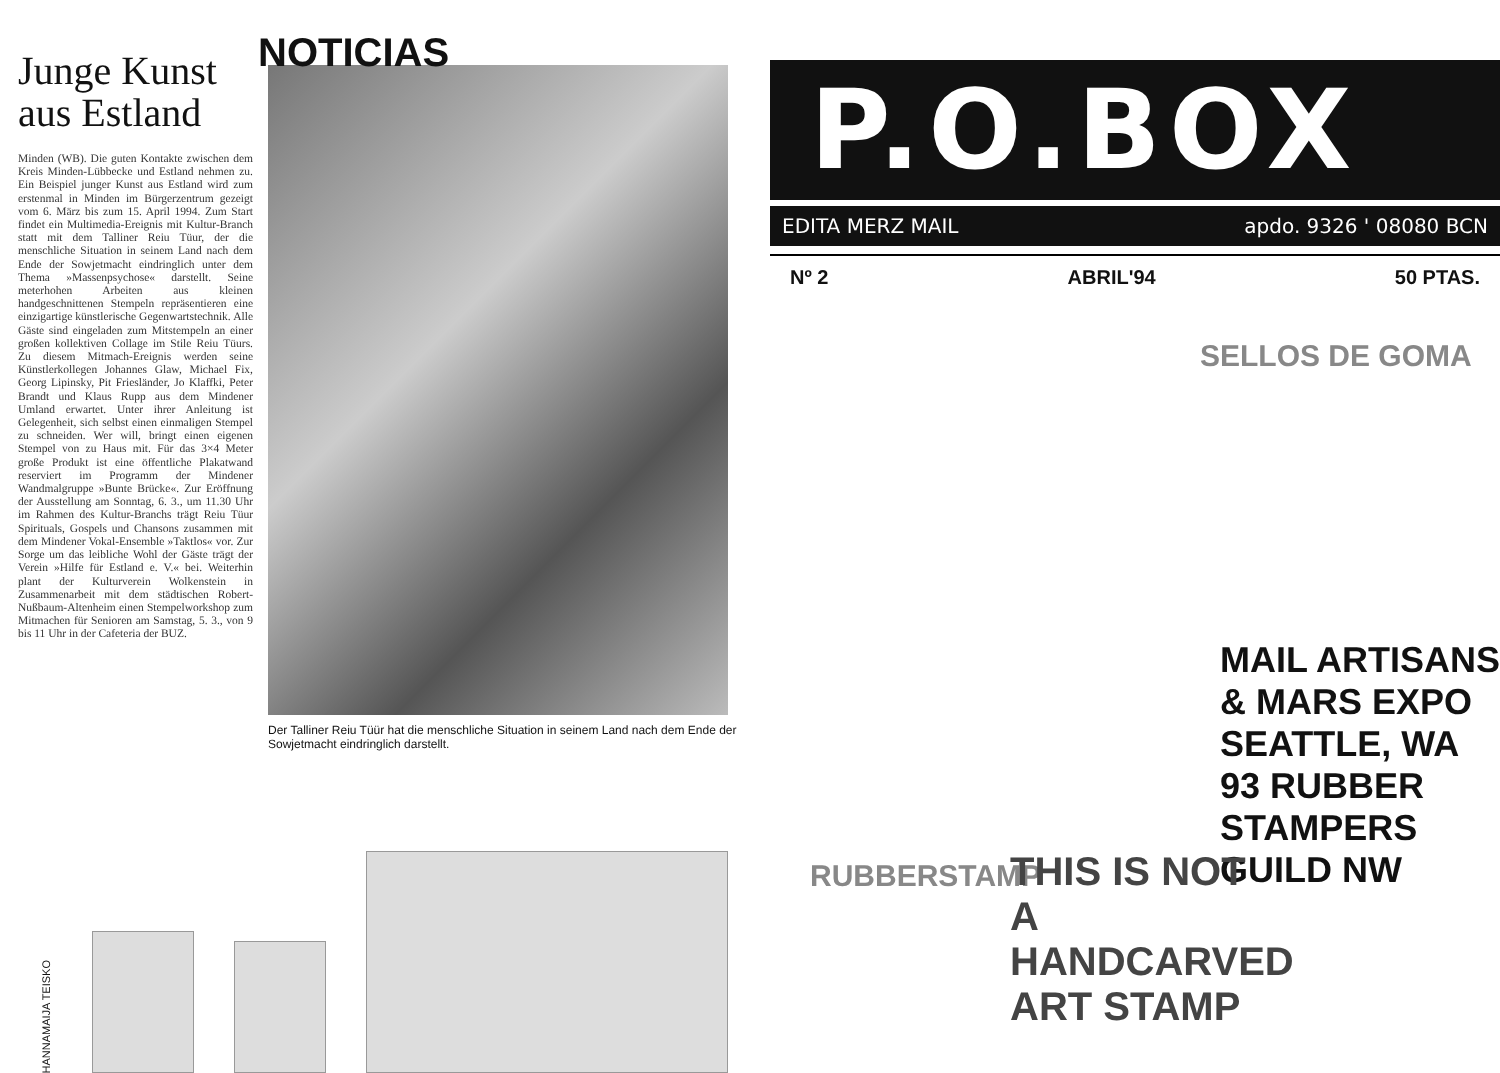Junge Kunst aus Estland
Minden (WB). Die guten Kontakte zwischen dem Kreis Minden-Lübbecke und Estland nehmen zu. Ein Beispiel junger Kunst aus Estland wird zum erstenmal in Minden im Bürgerzentrum gezeigt vom 6. März bis zum 15. April 1994. Zum Start findet ein Multimedia-Ereignis mit Kultur-Branch statt mit dem Talliner Reiu Tüur, der die menschliche Situation in seinem Land nach dem Ende der Sowjetmacht eindringlich unter dem Thema »Massenpsychose« darstellt. Seine meterhohen Arbeiten aus kleinen handgeschnittenen Stempeln repräsentieren eine einzigartige künstlerische Gegenwartstechnik. Alle Gäste sind eingeladen zum Mitstempeln an einer großen kollektiven Collage im Stile Reiu Tüurs. Zu diesem Mitmach-Ereignis werden seine Künstlerkollegen Johannes Glaw, Michael Fix, Georg Lipinsky, Pit Friesländer, Jo Klaffki, Peter Brandt und Klaus Rupp aus dem Mindener Umland erwartet. Unter ihrer Anleitung ist Gelegenheit, sich selbst einen einmaligen Stempel zu schneiden. Wer will, bringt einen eigenen Stempel von zu Haus mit. Für das 3×4 Meter große Produkt ist eine öffentliche Plakatwand reserviert im Programm der Mindener Wandmalgruppe »Bunte Brücke«. Zur Eröffnung der Ausstellung am Sonntag, 6. 3., um 11.30 Uhr im Rahmen des Kultur-Branchs trägt Reiu Tüur Spirituals, Gospels und Chansons zusammen mit dem Mindener Vokal-Ensemble »Taktlos« vor. Zur Sorge um das leibliche Wohl der Gäste trägt der Verein »Hilfe für Estland e. V.« bei. Weiterhin plant der Kulturverein Wolkenstein in Zusammenarbeit mit dem städtischen Robert-Nußbaum-Altenheim einen Stempelworkshop zum Mitmachen für Senioren am Samstag, 5. 3., von 9 bis 11 Uhr in der Cafeteria der BUZ.
NOTICIAS
Der Talliner Reiu Tüür hat die menschliche Situation in seinem Land nach dem Ende der Sowjetmacht eindringlich darstellt.
HANNAMAIJA TEISKO
P.O.BOX
EDITA MERZ MAIL apdo. 9326 ' 08080 BCN
Nº 2 ABRIL'94 50 PTAS.
SELLOS DE GOMA
MAIL ARTISANS & MARS EXPO SEATTLE, WA 93 RUBBER STAMPERS GUILD NW
RUBBERSTAMP
THIS IS NOT A HANDCARVED ART STAMP